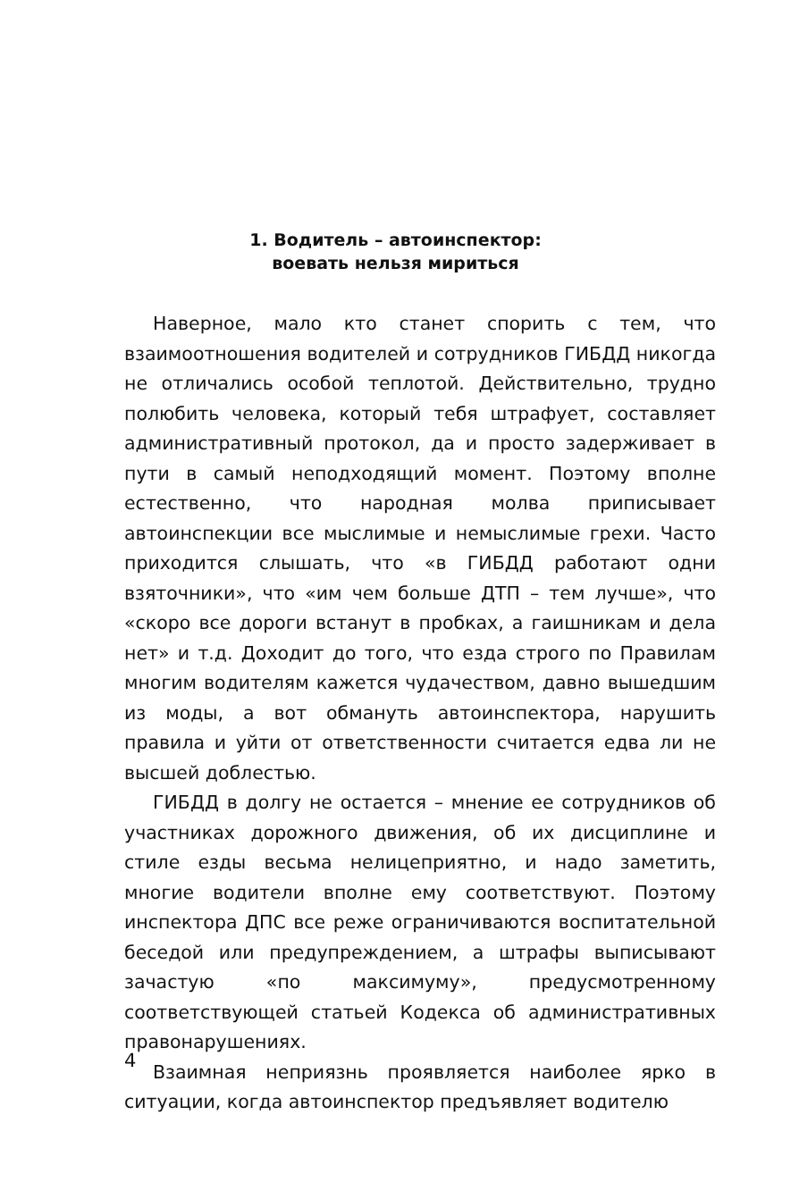1. Водитель – автоинспектор:
воевать нельзя мириться
Наверное, мало кто станет спорить с тем, что взаимоотношения водителей и сотрудников ГИБДД никогда не отличались особой теплотой. Действительно, трудно полюбить человека, который тебя штрафует, составляет административный протокол, да и просто задерживает в пути в самый неподходящий момент. Поэтому вполне естественно, что народная молва приписывает автоинспекции все мыслимые и немыслимые грехи. Часто приходится слышать, что «в ГИБДД работают одни взяточники», что «им чем больше ДТП – тем лучше», что «скоро все дороги встанут в пробках, а гаишникам и дела нет» и т.д. Доходит до того, что езда строго по Правилам многим водителям кажется чудачеством, давно вышедшим из моды, а вот обмануть автоинспектора, нарушить правила и уйти от ответственности считается едва ли не высшей доблестью.
ГИБДД в долгу не остается – мнение ее сотрудников об участниках дорожного движения, об их дисциплине и стиле езды весьма нелицеприятно, и надо заметить, многие водители вполне ему соответствуют. Поэтому инспектора ДПС все реже ограничиваются воспитательной беседой или предупреждением, а штрафы выписывают зачастую «по максимуму», предусмотренному соответствующей статьей Кодекса об административных правонарушениях.
Взаимная неприязнь проявляется наиболее ярко в ситуации, когда автоинспектор предъявляет водителю
4